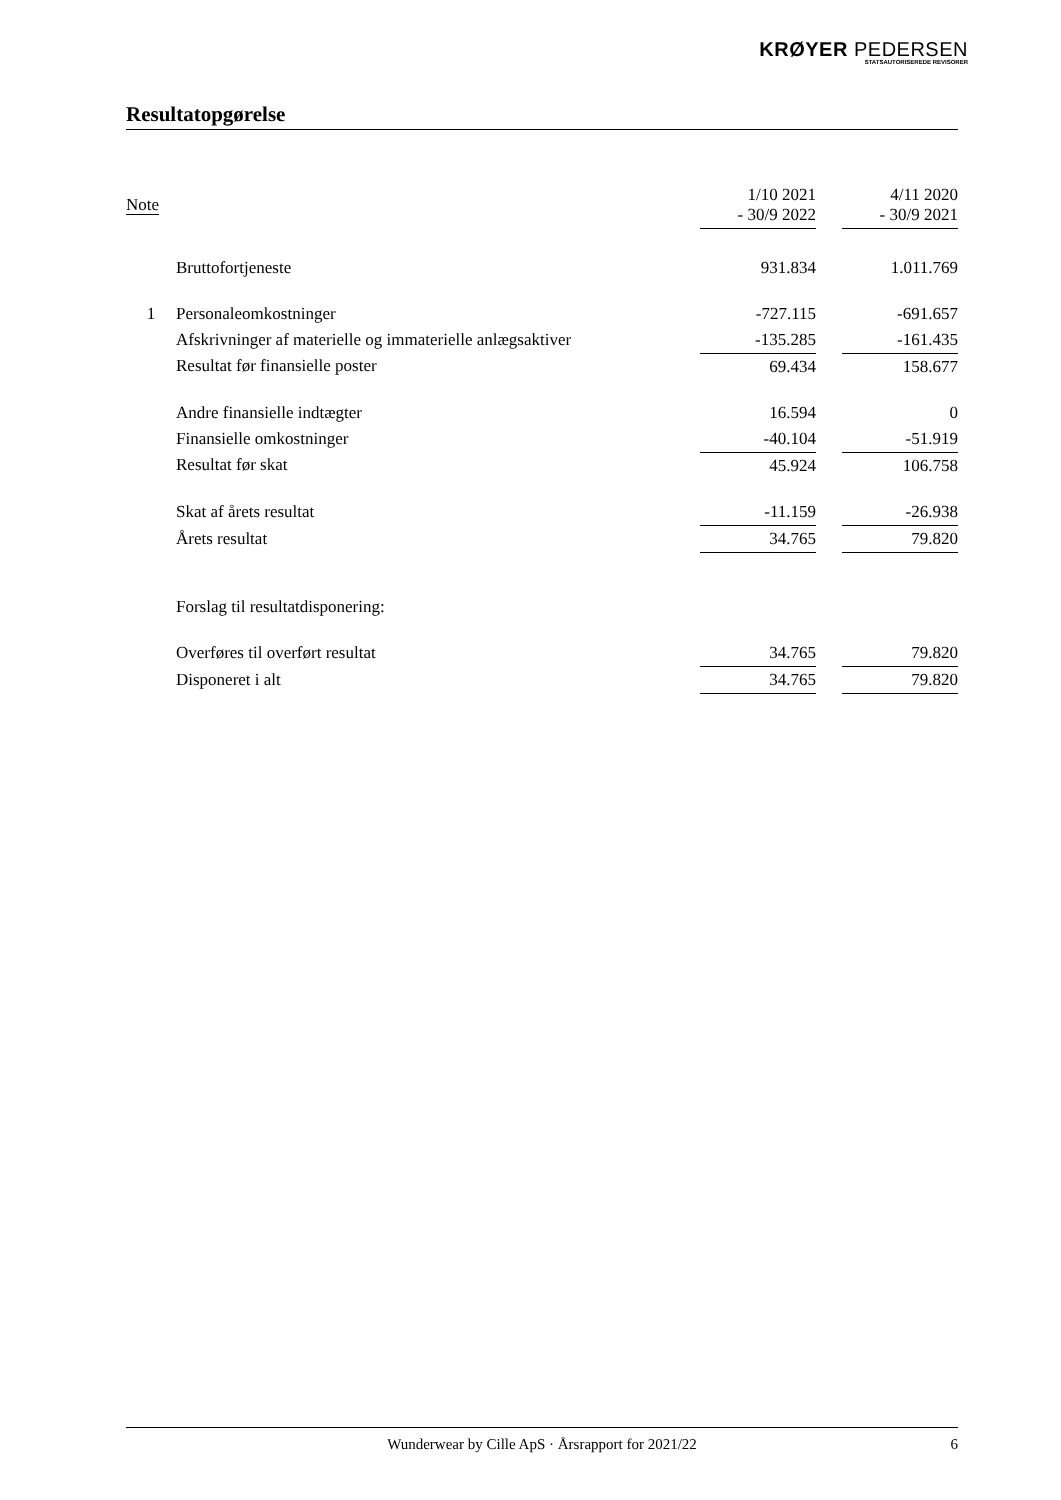KRØYER PEDERSEN
STATSAUTORISEREDE REVISORER
Resultatopgørelse
| Note | | 1/10 2021 - 30/9 2022 | | 4/11 2020 - 30/9 2021 |
| --- | --- | --- | --- | --- |
| | Bruttofortjeneste | 931.834 | | 1.011.769 |
| 1 | Personaleomkostninger | -727.115 | | -691.657 |
| | Afskrivninger af materielle og immaterielle anlægsaktiver | -135.285 | | -161.435 |
| | Resultat før finansielle poster | 69.434 | | 158.677 |
| | Andre finansielle indtægter | 16.594 | | 0 |
| | Finansielle omkostninger | -40.104 | | -51.919 |
| | Resultat før skat | 45.924 | | 106.758 |
| | Skat af årets resultat | -11.159 | | -26.938 |
| | Årets resultat | 34.765 | | 79.820 |
| | Forslag til resultatdisponering: | | | |
| | Overføres til overført resultat | 34.765 | | 79.820 |
| | Disponeret i alt | 34.765 | | 79.820 |
Wunderwear by Cille ApS · Årsrapport for 2021/22 6